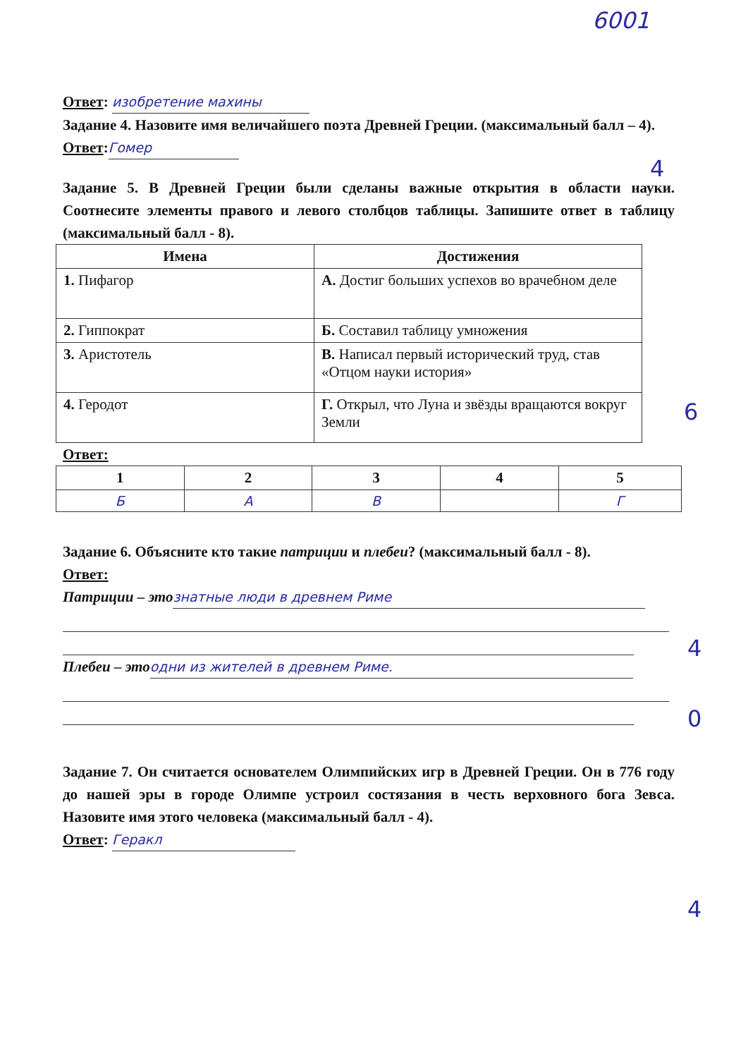6001
4
6
4
0
4
Ответ: изобретение махины
Задание 4. Назовите имя величайшего поэта Древней Греции. (максимальный балл – 4).
Ответ: Гомер
Задание 5. В Древней Греции были сделаны важные открытия в области науки. Соотнесите элементы правого и левого столбцов таблицы. Запишите ответ в таблицу (максимальный балл - 8).
| Имена | Достижения |
| --- | --- |
| 1. Пифагор | А. Достиг больших успехов во врачебном деле |
| 2. Гиппократ | Б. Составил таблицу умножения |
| 3. Аристотель | В. Написал первый исторический труд, став «Отцом науки история» |
| 4. Геродот | Г. Открыл, что Луна и звёзды вращаются вокруг Земли |
Ответ:
| 1 | 2 | 3 | 4 | 5 |
| --- | --- | --- | --- | --- |
| Б | А | В | | Г |
Задание 6. Объясните кто такие патриции и плебеи? (максимальный балл - 8).
Ответ:
Патриции – это знатные люди в древнем Риме
Плебеи – это одни из жителей в древнем Риме.
Задание 7. Он считается основателем Олимпийских игр в Древней Греции. Он в 776 году до нашей эры в городе Олимпе устроил состязания в честь верховного бога Зевса. Назовите имя этого человека (максимальный балл - 4).
Ответ: Геракл